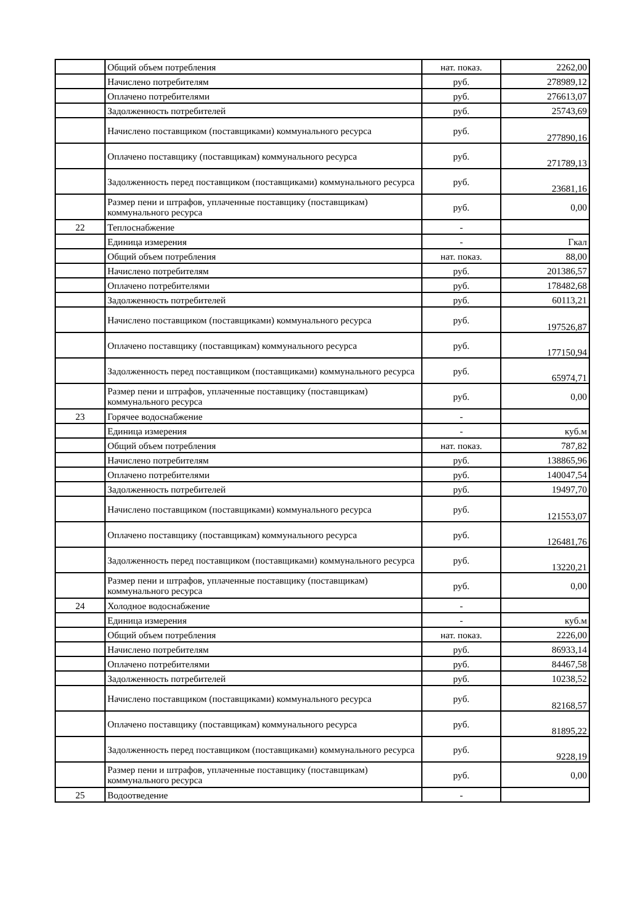| | Общий объем потребления | нат. показ. | 2262,00 |
| | Начислено потребителям | руб. | 278989,12 |
| | Оплачено потребителями | руб. | 276613,07 |
| | Задолженность потребителей | руб. | 25743,69 |
| | Начислено поставщиком (поставщиками) коммунального ресурса | руб. | 277890,16 |
| | Оплачено поставщику (поставщикам) коммунального ресурса | руб. | 271789,13 |
| | Задолженность перед поставщиком (поставщиками) коммунального ресурса | руб. | 23681,16 |
| | Размер пени и штрафов, уплаченные поставщику (поставщикам) коммунального ресурса | руб. | 0,00 |
| 22 | Теплоснабжение | - | |
| | Единица измерения | - | Гкал |
| | Общий объем потребления | нат. показ. | 88,00 |
| | Начислено потребителям | руб. | 201386,57 |
| | Оплачено потребителями | руб. | 178482,68 |
| | Задолженность потребителей | руб. | 60113,21 |
| | Начислено поставщиком (поставщиками) коммунального ресурса | руб. | 197526,87 |
| | Оплачено поставщику (поставщикам) коммунального ресурса | руб. | 177150,94 |
| | Задолженность перед поставщиком (поставщиками) коммунального ресурса | руб. | 65974,71 |
| | Размер пени и штрафов, уплаченные поставщику (поставщикам) коммунального ресурса | руб. | 0,00 |
| 23 | Горячее водоснабжение | - | |
| | Единица измерения | - | куб.м |
| | Общий объем потребления | нат. показ. | 787,82 |
| | Начислено потребителям | руб. | 138865,96 |
| | Оплачено потребителями | руб. | 140047,54 |
| | Задолженность потребителей | руб. | 19497,70 |
| | Начислено поставщиком (поставщиками) коммунального ресурса | руб. | 121553,07 |
| | Оплачено поставщику (поставщикам) коммунального ресурса | руб. | 126481,76 |
| | Задолженность перед поставщиком (поставщиками) коммунального ресурса | руб. | 13220,21 |
| | Размер пени и штрафов, уплаченные поставщику (поставщикам) коммунального ресурса | руб. | 0,00 |
| 24 | Холодное водоснабжение | - | |
| | Единица измерения | - | куб.м |
| | Общий объем потребления | нат. показ. | 2226,00 |
| | Начислено потребителям | руб. | 86933,14 |
| | Оплачено потребителями | руб. | 84467,58 |
| | Задолженность потребителей | руб. | 10238,52 |
| | Начислено поставщиком (поставщиками) коммунального ресурса | руб. | 82168,57 |
| | Оплачено поставщику (поставщикам) коммунального ресурса | руб. | 81895,22 |
| | Задолженность перед поставщиком (поставщиками) коммунального ресурса | руб. | 9228,19 |
| | Размер пени и штрафов, уплаченные поставщику (поставщикам) коммунального ресурса | руб. | 0,00 |
| 25 | Водоотведение | - | |